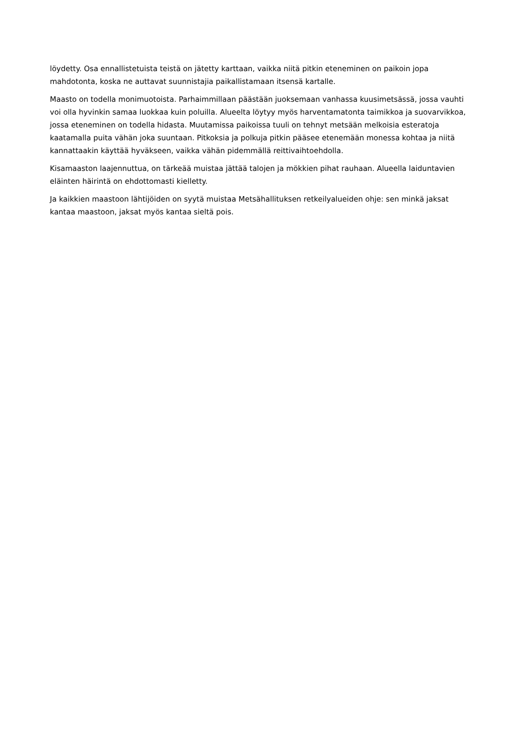löydetty. Osa ennallistetuista teistä on jätetty karttaan, vaikka niitä pitkin eteneminen on paikoin jopa mahdotonta, koska ne auttavat suunnistajia paikallistamaan itsensä kartalle.
Maasto on todella monimuotoista. Parhaimmillaan päästään juoksemaan vanhassa kuusimetsässä, jossa vauhti voi olla hyvinkin samaa luokkaa kuin poluilla. Alueelta löytyy myös harventamatonta taimikkoa ja suovarvikkoa, jossa eteneminen on todella hidasta. Muutamissa paikoissa tuuli on tehnyt metsään melkoisia esteratoja kaatamalla puita vähän joka suuntaan. Pitkoksia ja polkuja pitkin pääsee etenemään monessa kohtaa ja niitä kannattaakin käyttää hyväkseen, vaikka vähän pidemmällä reittivaihtoehdolla.
Kisamaaston laajennuttua, on tärkeää muistaa jättää talojen ja mökkien pihat rauhaan. Alueella laiduntavien eläinten häirintä on ehdottomasti kielletty.
Ja kaikkien maastoon lähtijöiden on syytä muistaa Metsähallituksen retkeilyalueiden ohje: sen minkä jaksat kantaa maastoon, jaksat myös kantaa sieltä pois.